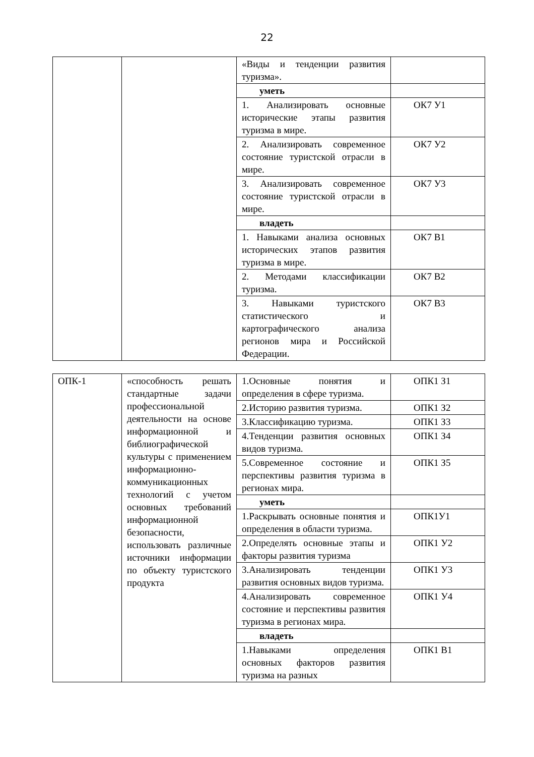22
| | | «Виды и тенденции развития туризма». | |
| | | уметь | |
| | | 1. Анализировать основные исторические этапы развития туризма в мире. | ОК7 У1 |
| | | 2. Анализировать современное состояние туристской отрасли в мире. | ОК7 У2 |
| | | 3. Анализировать современное состояние туристской отрасли в мире. | ОК7 У3 |
| | | владеть | |
| | | 1. Навыками анализа основных исторических этапов развития туризма в мире. | ОК7 В1 |
| | | 2. Методами классификации туризма. | ОК7 В2 |
| | | 3. Навыками туристского статистического и картографического анализа регионов мира и Российской Федерации. | ОК7 В3 |
| ОПК-1 | «способность решать стандартные задачи профессиональной деятельности на основе информационной и библиографической культуры с применением информационно-коммуникационных технологий с учетом основных требований информационной безопасности, использовать различные источники информации по объекту туристского продукта | 1.Основные понятия и определения в сфере туризма. | ОПК1 З1 |
| | | 2.Историю развития туризма. | ОПК1 З2 |
| | | 3.Классификацию туризма. | ОПК1 З3 |
| | | 4.Тенденции развития основных видов туризма. | ОПК1 З4 |
| | | 5.Современное состояние и перспективы развития туризма в регионах мира. | ОПК1 З5 |
| | | уметь | |
| | | 1.Раскрывать основные понятия и определения в области туризма. | ОПК1У1 |
| | | 2.Определять основные этапы и факторы развития туризма | ОПК1 У2 |
| | | 3.Анализировать тенденции развития основных видов туризма. | ОПК1 У3 |
| | | 4.Анализировать современное состояние и перспективы развития туризма в регионах мира. | ОПК1 У4 |
| | | владеть | |
| | | 1.Навыками определения основных факторов развития туризма на разных | ОПК1 В1 |